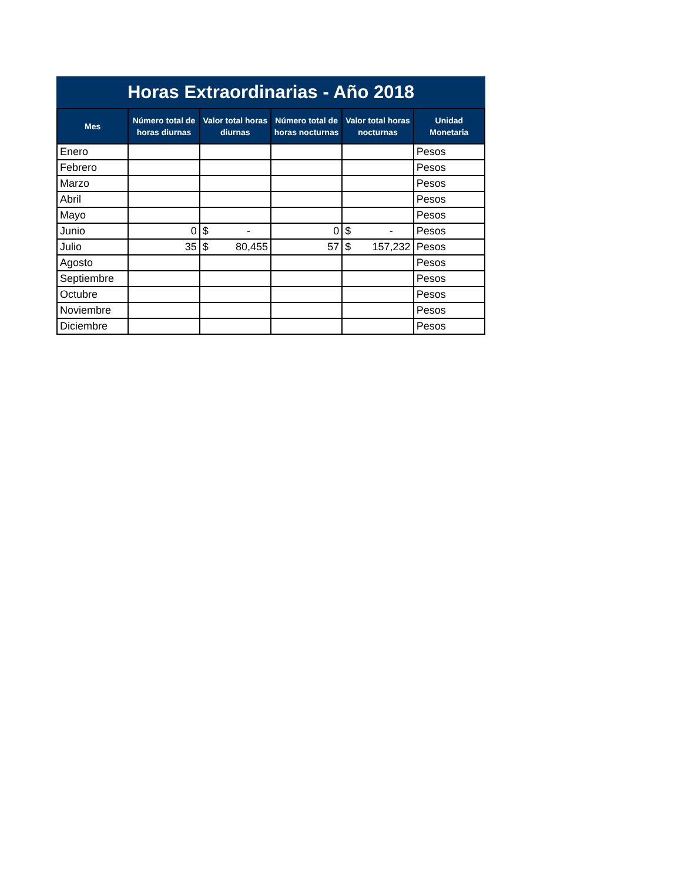Horas Extraordinarias - Año 2018
| Mes | Número total de horas diurnas | Valor total horas diurnas | Número total de horas nocturnas | Valor total horas nocturnas | Unidad Monetaria |
| --- | --- | --- | --- | --- | --- |
| Enero | | | | | Pesos |
| Febrero | | | | | Pesos |
| Marzo | | | | | Pesos |
| Abril | | | | | Pesos |
| Mayo | | | | | Pesos |
| Junio | 0 | $ - | 0 | $ - | Pesos |
| Julio | 35 | $ 80,455 | 57 | $ 157,232 | Pesos |
| Agosto | | | | | Pesos |
| Septiembre | | | | | Pesos |
| Octubre | | | | | Pesos |
| Noviembre | | | | | Pesos |
| Diciembre | | | | | Pesos |